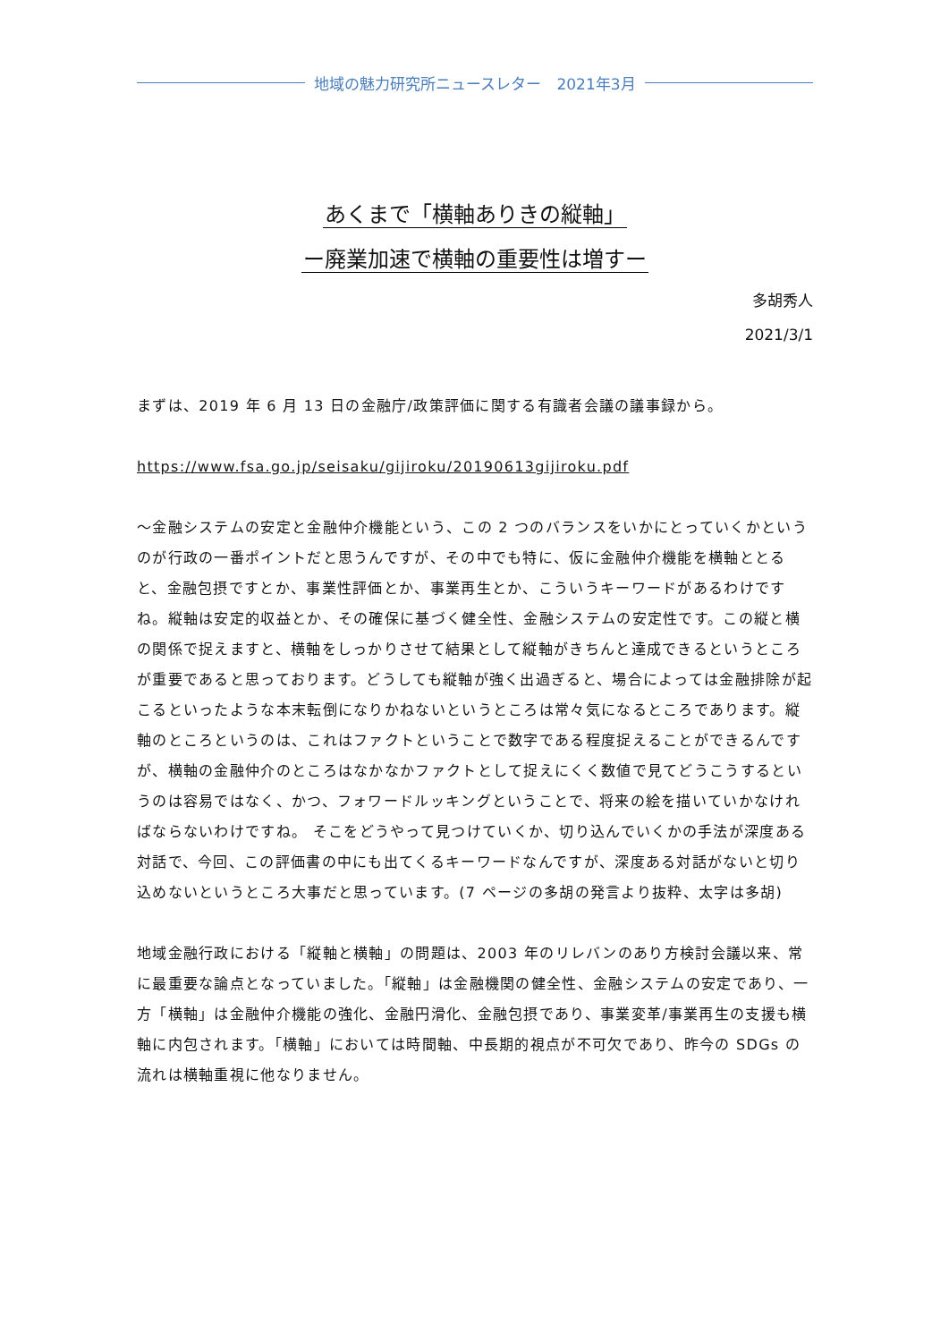地域の魅力研究所ニュースレター　2021年3月
あくまで「横軸ありきの縦軸」
ー廃業加速で横軸の重要性は増すー
多胡秀人
2021/3/1
まずは、2019 年 6 月 13 日の金融庁/政策評価に関する有識者会議の議事録から。
https://www.fsa.go.jp/seisaku/gijiroku/20190613gijiroku.pdf
～金融システムの安定と金融仲介機能という、この 2 つのバランスをいかにとっていくかというのが行政の一番ポイントだと思うんですが、その中でも特に、仮に金融仲介機能を横軸ととると、金融包摂ですとか、事業性評価とか、事業再生とか、こういうキーワードがあるわけですね。縦軸は安定的収益とか、その確保に基づく健全性、金融システムの安定性です。この縦と横の関係で捉えますと、横軸をしっかりさせて結果として縦軸がきちんと達成できるというところが重要であると思っております。どうしても縦軸が強く出過ぎると、場合によっては金融排除が起こるといったような本末転倒になりかねないというところは常々気になるところであります。縦軸のところというのは、これはファクトということで数字である程度捉えることができるんですが、横軸の金融仲介のところはなかなかファクトとして捉えにくく数値で見てどうこうするというのは容易ではなく、かつ、フォワードルッキングということで、将来の絵を描いていかなければならないわけですね。 そこをどうやって見つけていくか、切り込んでいくかの手法が深度ある対話で、今回、この評価書の中にも出てくるキーワードなんですが、深度ある対話がないと切り込めないというところ大事だと思っています。(7 ページの多胡の発言より抜粋、太字は多胡)
地域金融行政における「縦軸と横軸」の問題は、2003 年のリレバンのあり方検討会議以来、常に最重要な論点となっていました。「縦軸」は金融機関の健全性、金融システムの安定であり、一方「横軸」は金融仲介機能の強化、金融円滑化、金融包摂であり、事業変革/事業再生の支援も横軸に内包されます。「横軸」においては時間軸、中長期的視点が不可欠であり、昨今の SDGs の流れは横軸重視に他なりません。